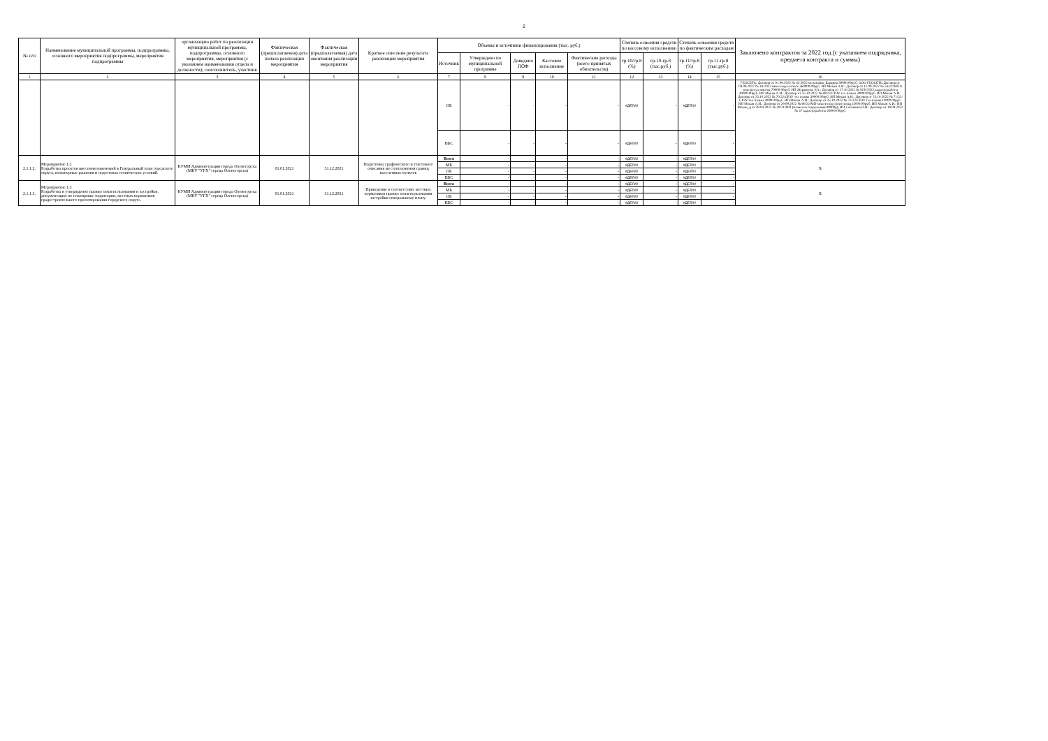2
| № п/п | Наименование муниципальной программы, подпрограммы, основного мероприятия подпрограммы, мероприятия подпрограммы | организацию работ по реализации муниципальной программы, подпрограммы, основного мероприятия, мероприятия (с указанием наименования отдела и должности); соисполнитель, участник | Фактическая (предполагаемая) дата начала реализации мероприятия | Фактическая (предполагаемая) дата окончания реализации мероприятия | Краткое описание результата реализации мероприятия | Объемы и источники финансирования (тыс. руб.) | | | | | Степень освоения средств по кассовому исполнению | | Степень освоения средств по фактическим расходам | | Заключено контрактов за 2022 год (с указанием подрядчика, предмета контракта и суммы) |
| --- | --- | --- | --- | --- | --- | --- | --- | --- | --- | --- | --- | --- | --- | --- | --- |
| | | | | | | Источник | Утверждено по муниципальной программе | Доведено ПОФ | Кассовое исполнение | Фактические расходы (всего принятых обязательств) | гр.10/гр.8 (%) | гр.10-гр.8 (тыс.руб.) | гр.11/гр.8 (%) | гр.11-гр.8 (тыс.руб.) | |
| 1 | 2 | 3 | 4 | 5 | 6 | 7 | 8 | 9 | 10 | 11 | 12 | 13 | 14 | 15 | 16 |
| | | | | | | ОБ | - | - | - | - | #ДЕЛ/0! | - | #ДЕЛ/0! | - | ГЕОСЕТЬ: Договор от 01.09.2022 № 43-2022 межевание Бардина 30000.00руб. ООО ГЕОСЕТЬ:Договор от 04.08.2022 № 38-2022 инж-геодез исыск 360000.00руб. ИП Мокан А.И.: Договор от 12.09.2022 № 54/22/МП 8 земельн уч многод 70000.00руб. ИП Журавлева У.А.: Договор от 17.10.2022 № 92У/2022 кадастр работы 40000.00руб. ИП Мокан А.И.: Договор от 25.10.2022 № 69/22/СРЗУ тех планы 30000.00руб. ИП Мокан А.И.: Договор от 25.10.2022 № 70/22/СРЗУ тех планы 30000.00руб. ИП Мокан А.И.: Договор от 25.10.2022 № 71/22/СРЗУ тех планы 30000.00руб. ИП Мокан А.И.: Договор от 25.10.2022 № 72/22/СРЗУ тех.планы 10000.00руб. ИП Мокан А.И.: Договор от 29.09.2022 № 60/22/МП межев под спорт площ 15000.00руб. ИП Мокан А.И.: ИП Мокан_д от 28.04.2021 № 29/21/МП (планы на сооружения 90000р); ИП Собинина О.В.: Договор от 19.09.2022 № 47 кадастр работы 26000.00руб. |
| | | | | | | ВБС | - | - | - | - | #ДЕЛ/0! | - | #ДЕЛ/0! | - | |
| 2.1.1.2. | Мероприятие 1.2 Разработка проектов внесения изменений в Генеральный план городского округа, инженерные решения и подготовка технических условий. | КУМИ Администрации города Оленегорска (МКУ "УГХ" города Оленегорска) | 01.01.2021 | 31.12.2021 | Подготовка графического и текстового описания местоположения границ населенных пунктов | Всего | - | - | - | - | #ДЕЛ/0! | - | #ДЕЛ/0! | - | Х |
| | | | | | | МБ | - | - | - | - | #ДЕЛ/0! | - | #ДЕЛ/0! | - | |
| | | | | | | ОБ | - | - | - | - | #ДЕЛ/0! | - | #ДЕЛ/0! | - | |
| | | | | | | ВБС | - | - | - | - | #ДЕЛ/0! | - | #ДЕЛ/0! | - | |
| 2.1.1.3. | Мероприятие 1.3 Разработка и утверждение правил землепользования и застройки, документации по планировке территории, местных нормативов градостроительного проектирования городского округа | КУМИ Администрации города Оленегорска (МКУ "УГХ" города Оленегорска) | 01.01.2021 | 31.12.2021 | Приведение в соответствие местных нормативов правил землепользования застройки генеральному плану. | Всего | - | - | - | - | #ДЕЛ/0! | - | #ДЕЛ/0! | - | Х |
| | | | | | | МБ | - | - | - | - | #ДЕЛ/0! | - | #ДЕЛ/0! | - | |
| | | | | | | ОБ | - | - | - | - | #ДЕЛ/0! | - | #ДЕЛ/0! | - | |
| | | | | | | ВБС | - | - | - | - | #ДЕЛ/0! | - | #ДЕЛ/0! | - | |